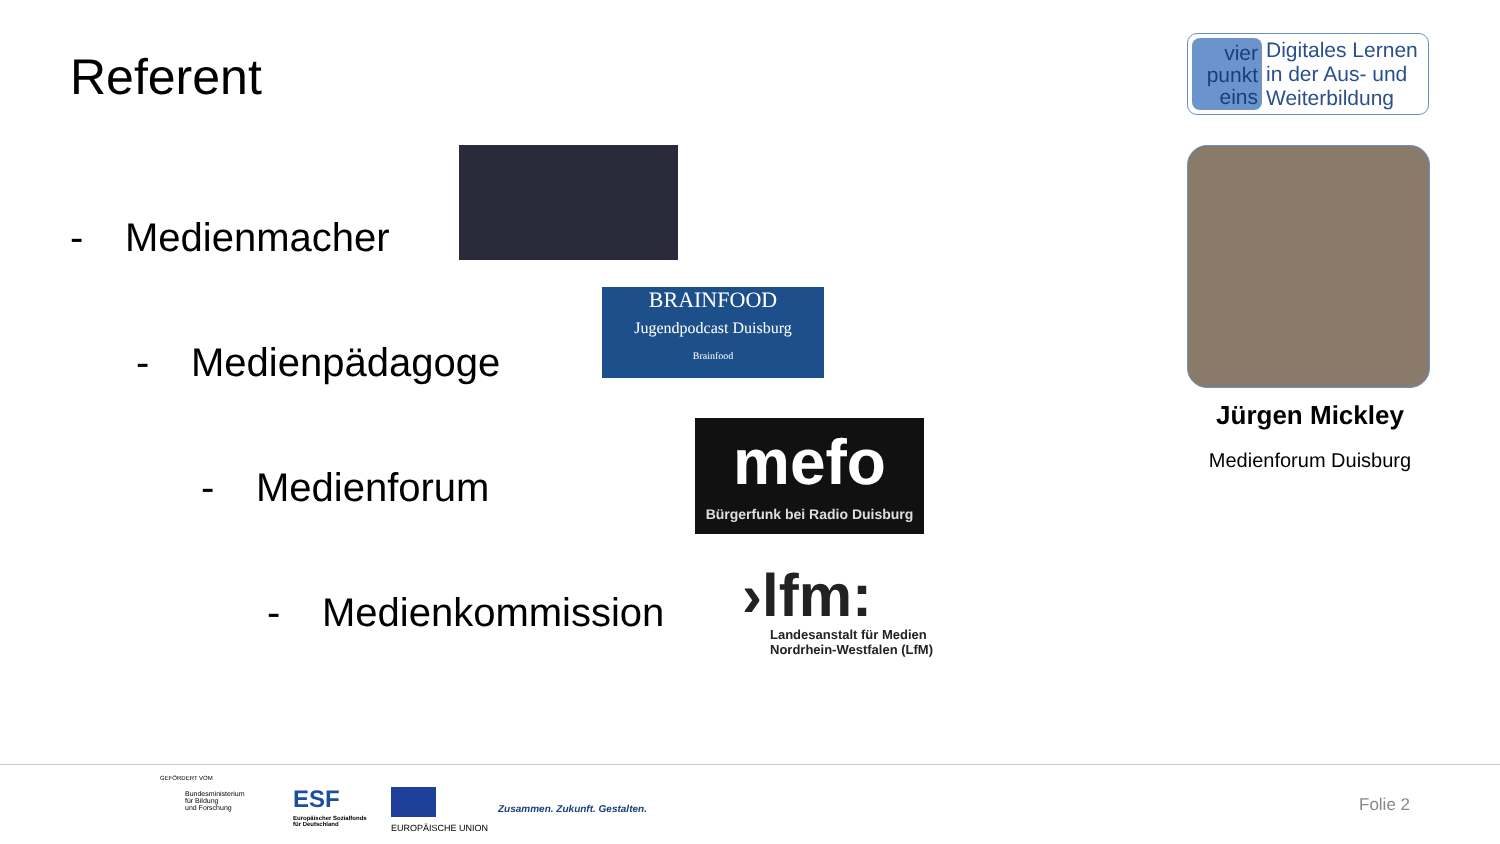Referent
vier
punkt
eins
Digitales Lernen
in der Aus- und
Weiterbildung
- Medienmacher
- Medienpädagoge
BRAINFOOD
Jugendpodcast Duisburg
Brainfood
- Medienforum
mefo
Bürgerfunk bei Radio Duisburg
- Medienkommission
›lfm:
Landesanstalt für Medien
Nordrhein-Westfalen (LfM)
Jürgen Mickley
Medienforum Duisburg
GEFÖRDERT VOM
Bundesministerium
für Bildung
und Forschung
ESF
Europäischer Sozialfonds
für Deutschland
EUROPÄISCHE UNION
Zusammen. Zukunft. Gestalten. Folie 2